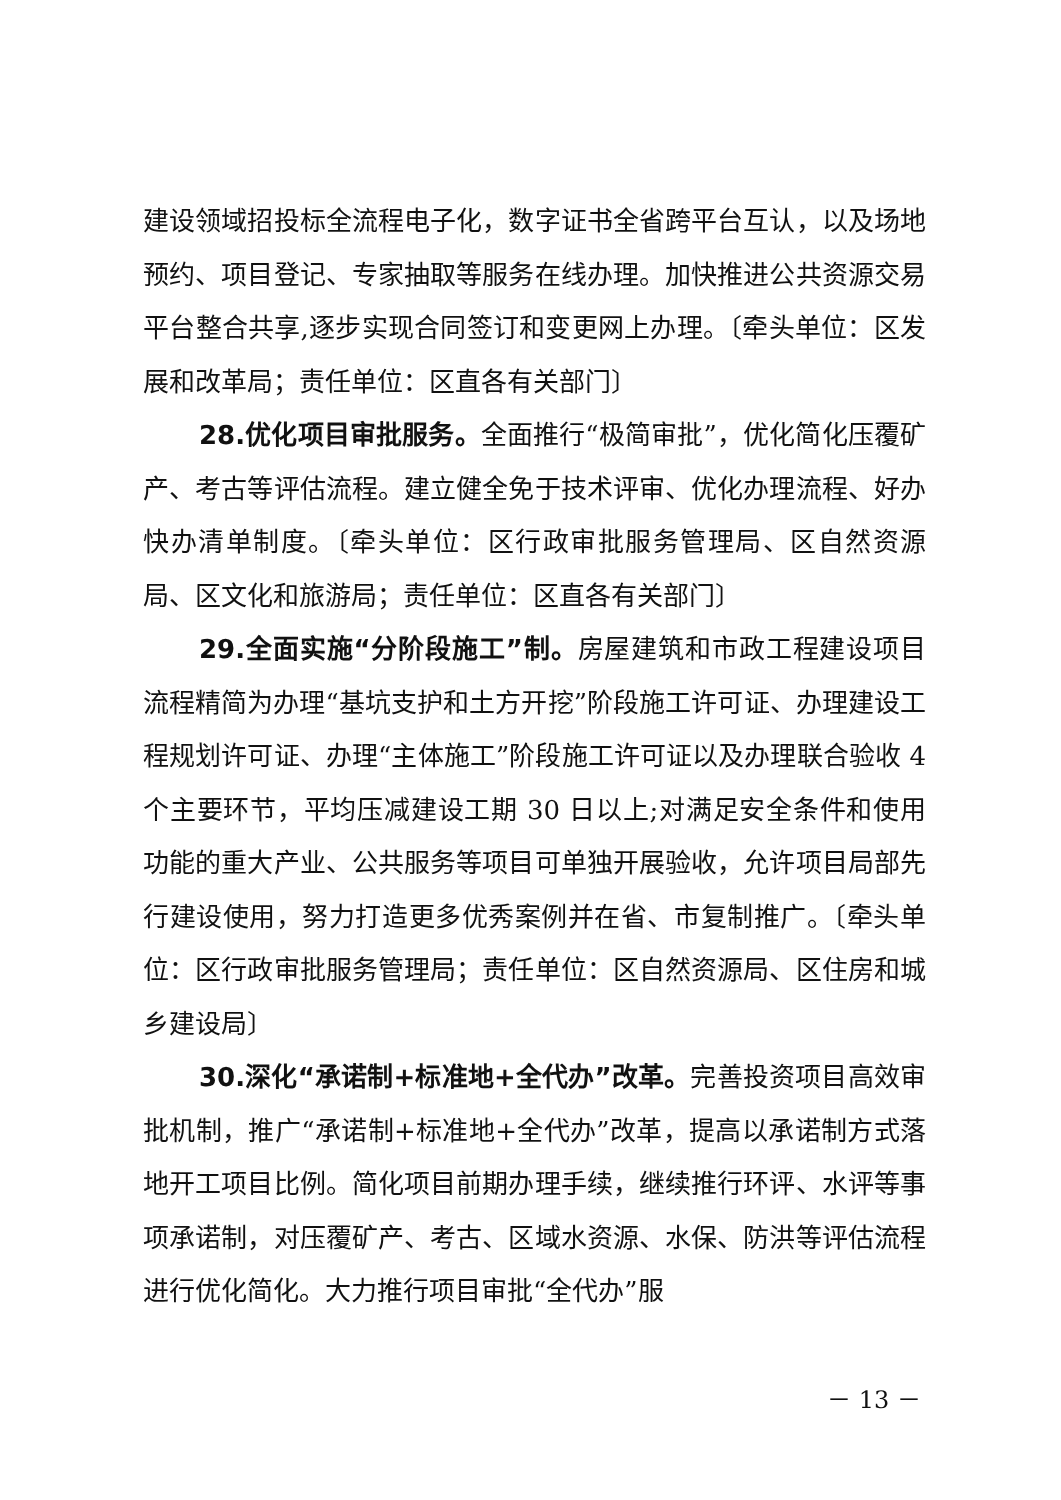建设领域招投标全流程电子化，数字证书全省跨平台互认，以及场地预约、项目登记、专家抽取等服务在线办理。加快推进公共资源交易平台整合共享,逐步实现合同签订和变更网上办理。〔牵头单位：区发展和改革局；责任单位：区直各有关部门〕
28.优化项目审批服务。全面推行“极简审批”，优化简化压覆矿产、考古等评估流程。建立健全免于技术评审、优化办理流程、好办快办清单制度。〔牵头单位：区行政审批服务管理局、区自然资源局、区文化和旅游局；责任单位：区直各有关部门〕
29.全面实施“分阶段施工”制。房屋建筑和市政工程建设项目流程精简为办理“基坑支护和土方开挖”阶段施工许可证、办理建设工程规划许可证、办理“主体施工”阶段施工许可证以及办理联合验收 4 个主要环节，平均压减建设工期 30 日以上;对满足安全条件和使用功能的重大产业、公共服务等项目可单独开展验收，允许项目局部先行建设使用，努力打造更多优秀案例并在省、市复制推广。〔牵头单位：区行政审批服务管理局；责任单位：区自然资源局、区住房和城乡建设局〕
30.深化“承诺制+标准地+全代办”改革。完善投资项目高效审批机制，推广“承诺制+标准地+全代办”改革，提高以承诺制方式落地开工项目比例。简化项目前期办理手续，继续推行环评、水评等事项承诺制，对压覆矿产、考古、区域水资源、水保、防洪等评估流程进行优化简化。大力推行项目审批“全代办”服
－ 13 －